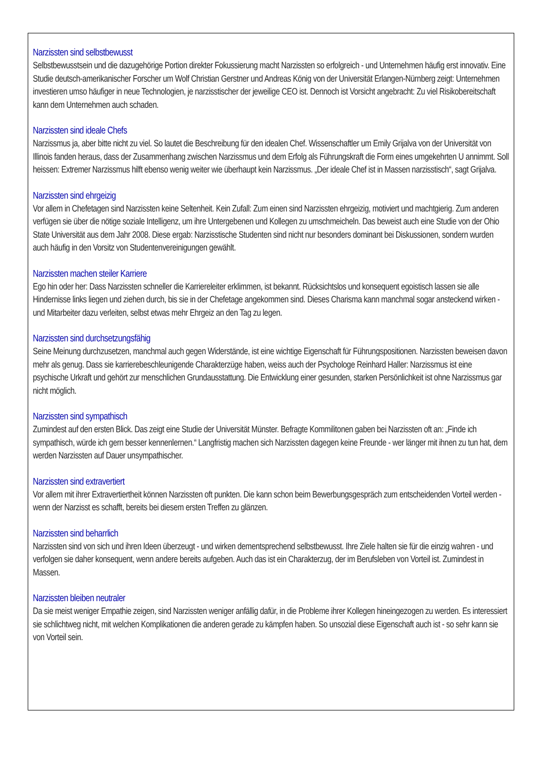Narzissten sind selbstbewusst
Selbstbewusstsein und die dazugehörige Portion direkter Fokussierung macht Narzissten so erfolgreich - und Unternehmen häufig erst innovativ. Eine Studie deutsch-amerikanischer Forscher um Wolf Christian Gerstner und Andreas König von der Universität Erlangen-Nürnberg zeigt: Unternehmen investieren umso häufiger in neue Technologien, je narzisstischer der jeweilige CEO ist. Dennoch ist Vorsicht angebracht: Zu viel Risikobereitschaft kann dem Unternehmen auch schaden.
Narzissten sind ideale Chefs
Narzissmus ja, aber bitte nicht zu viel. So lautet die Beschreibung für den idealen Chef. Wissenschaftler um Emily Grijalva von der Universität von Illinois fanden heraus, dass der Zusammenhang zwischen Narzissmus und dem Erfolg als Führungskraft die Form eines umgekehrten U annimmt. Soll heissen: Extremer Narzissmus hilft ebenso wenig weiter wie überhaupt kein Narzissmus. „Der ideale Chef ist in Massen narzisstisch“, sagt Grijalva.
Narzissten sind ehrgeizig
Vor allem in Chefetagen sind Narzissten keine Seltenheit. Kein Zufall: Zum einen sind Narzissten ehrgeizig, motiviert und machtgierig. Zum anderen verfügen sie über die nötige soziale Intelligenz, um ihre Untergebenen und Kollegen zu umschmeicheln. Das beweist auch eine Studie von der Ohio State Universität aus dem Jahr 2008. Diese ergab: Narzisstische Studenten sind nicht nur besonders dominant bei Diskussionen, sondern wurden auch häufig in den Vorsitz von Studentenvereinigungen gewählt.
Narzissten machen steiler Karriere
Ego hin oder her: Dass Narzissten schneller die Karriereleiter erklimmen, ist bekannt. Rücksichtslos und konsequent egoistisch lassen sie alle Hindernisse links liegen und ziehen durch, bis sie in der Chefetage angekommen sind. Dieses Charisma kann manchmal sogar ansteckend wirken - und Mitarbeiter dazu verleiten, selbst etwas mehr Ehrgeiz an den Tag zu legen.
Narzissten sind durchsetzungsfähig
Seine Meinung durchzusetzen, manchmal auch gegen Widerstände, ist eine wichtige Eigenschaft für Führungspositionen. Narzissten beweisen davon mehr als genug. Dass sie karrierebeschleunigende Charakterzüge haben, weiss auch der Psychologe Reinhard Haller: Narzissmus ist eine psychische Urkraft und gehört zur menschlichen Grundausstattung. Die Entwicklung einer gesunden, starken Persönlichkeit ist ohne Narzissmus gar nicht möglich.
Narzissten sind sympathisch
Zumindest auf den ersten Blick. Das zeigt eine Studie der Universität Münster. Befragte Kommilitonen gaben bei Narzissten oft an: „Finde ich sympathisch, würde ich gern besser kennenlernen.“ Langfristig machen sich Narzissten dagegen keine Freunde - wer länger mit ihnen zu tun hat, dem werden Narzissten auf Dauer unsympathischer.
Narzissten sind extravertiert
Vor allem mit ihrer Extravertiertheit können Narzissten oft punkten. Die kann schon beim Bewerbungsgespräch zum entscheidenden Vorteil werden - wenn der Narzisst es schafft, bereits bei diesem ersten Treffen zu glänzen.
Narzissten sind beharrlich
Narzissten sind von sich und ihren Ideen überzeugt - und wirken dementsprechend selbstbewusst. Ihre Ziele halten sie für die einzig wahren - und verfolgen sie daher konsequent, wenn andere bereits aufgeben. Auch das ist ein Charakterzug, der im Berufsleben von Vorteil ist. Zumindest in Massen.
Narzissten bleiben neutraler
Da sie meist weniger Empathie zeigen, sind Narzissten weniger anfällig dafür, in die Probleme ihrer Kollegen hineingezogen zu werden. Es interessiert sie schlichtweg nicht, mit welchen Komplikationen die anderen gerade zu kämpfen haben. So unsozial diese Eigenschaft auch ist - so sehr kann sie von Vorteil sein.